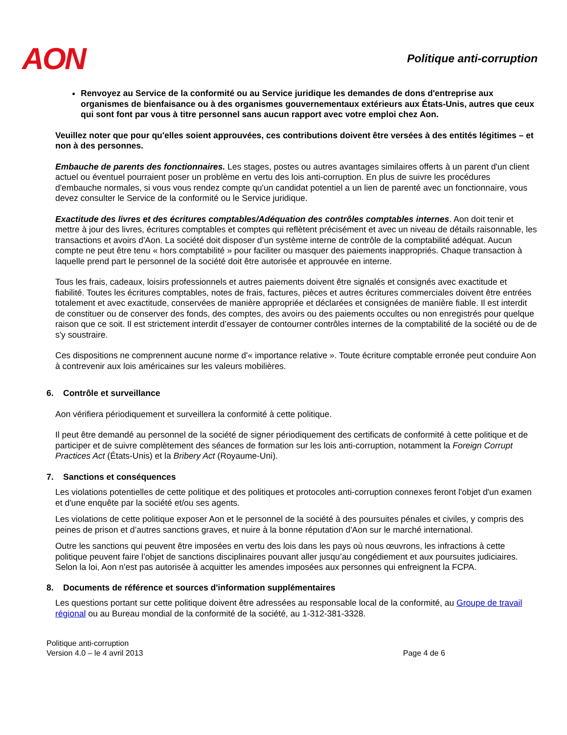AON
Politique anti-corruption
Renvoyez au Service de la conformité ou au Service juridique les demandes de dons d'entreprise aux organismes de bienfaisance ou à des organismes gouvernementaux extérieurs aux États-Unis, autres que ceux qui sont font par vous à titre personnel sans aucun rapport avec votre emploi chez Aon.
Veuillez noter que pour qu'elles soient approuvées, ces contributions doivent être versées à des entités légitimes – et non à des personnes.
Embauche de parents des fonctionnaires. Les stages, postes ou autres avantages similaires offerts à un parent d'un client actuel ou éventuel pourraient poser un problème en vertu des lois anti-corruption. En plus de suivre les procédures d'embauche normales, si vous vous rendez compte qu'un candidat potentiel a un lien de parenté avec un fonctionnaire, vous devez consulter le Service de la conformité ou le Service juridique.
Exactitude des livres et des écritures comptables/Adéquation des contrôles comptables internes. Aon doit tenir et mettre à jour des livres, écritures comptables et comptes qui reflètent précisément et avec un niveau de détails raisonnable, les transactions et avoirs d'Aon. La société doit disposer d’un système interne de contrôle de la comptabilité adéquat. Aucun compte ne peut être tenu « hors comptabilité » pour faciliter ou masquer des paiements inappropriés. Chaque transaction à laquelle prend part le personnel de la société doit être autorisée et approuvée en interne.
Tous les frais, cadeaux, loisirs professionnels et autres paiements doivent être signalés et consignés avec exactitude et fiabilité. Toutes les écritures comptables, notes de frais, factures, pièces et autres écritures commerciales doivent être entrées totalement et avec exactitude, conservées de manière appropriée et déclarées et consignées de manière fiable. Il est interdit de constituer ou de conserver des fonds, des comptes, des avoirs ou des paiements occultes ou non enregistrés pour quelque raison que ce soit. Il est strictement interdit d’essayer de contourner contrôles internes de la comptabilité de la société ou de de s'y soustraire.
Ces dispositions ne comprennent aucune norme d'« importance relative ». Toute écriture comptable erronée peut conduire Aon à contrevenir aux lois américaines sur les valeurs mobilières.
6. Contrôle et surveillance
Aon vérifiera périodiquement et surveillera la conformité à cette politique.
Il peut être demandé au personnel de la société de signer périodiquement des certificats de conformité à cette politique et de participer et de suivre complètement des séances de formation sur les lois anti-corruption, notamment la Foreign Corrupt Practices Act (États-Unis) et la Bribery Act (Royaume-Uni).
7. Sanctions et conséquences
Les violations potentielles de cette politique et des politiques et protocoles anti-corruption connexes feront l'objet d'un examen et d'une enquête par la société et/ou ses agents.
Les violations de cette politique exposer Aon et le personnel de la société à des poursuites pénales et civiles, y compris des peines de prison et d’autres sanctions graves, et nuire à la bonne réputation d'Aon sur le marché international.
Outre les sanctions qui peuvent être imposées en vertu des lois dans les pays où nous œuvrons, les infractions à cette politique peuvent faire l’objet de sanctions disciplinaires pouvant aller jusqu’au congédiement et aux poursuites judiciaires. Selon la loi, Aon n'est pas autorisée à acquitter les amendes imposées aux personnes qui enfreignent la FCPA.
8. Documents de référence et sources d'information supplémentaires
Les questions portant sur cette politique doivent être adressées au responsable local de la conformité, au Groupe de travail régional ou au Bureau mondial de la conformité de la société, au 1-312-381-3328.
Politique anti-corruption
Version 4.0 – le 4 avril 2013
Page 4 de 6